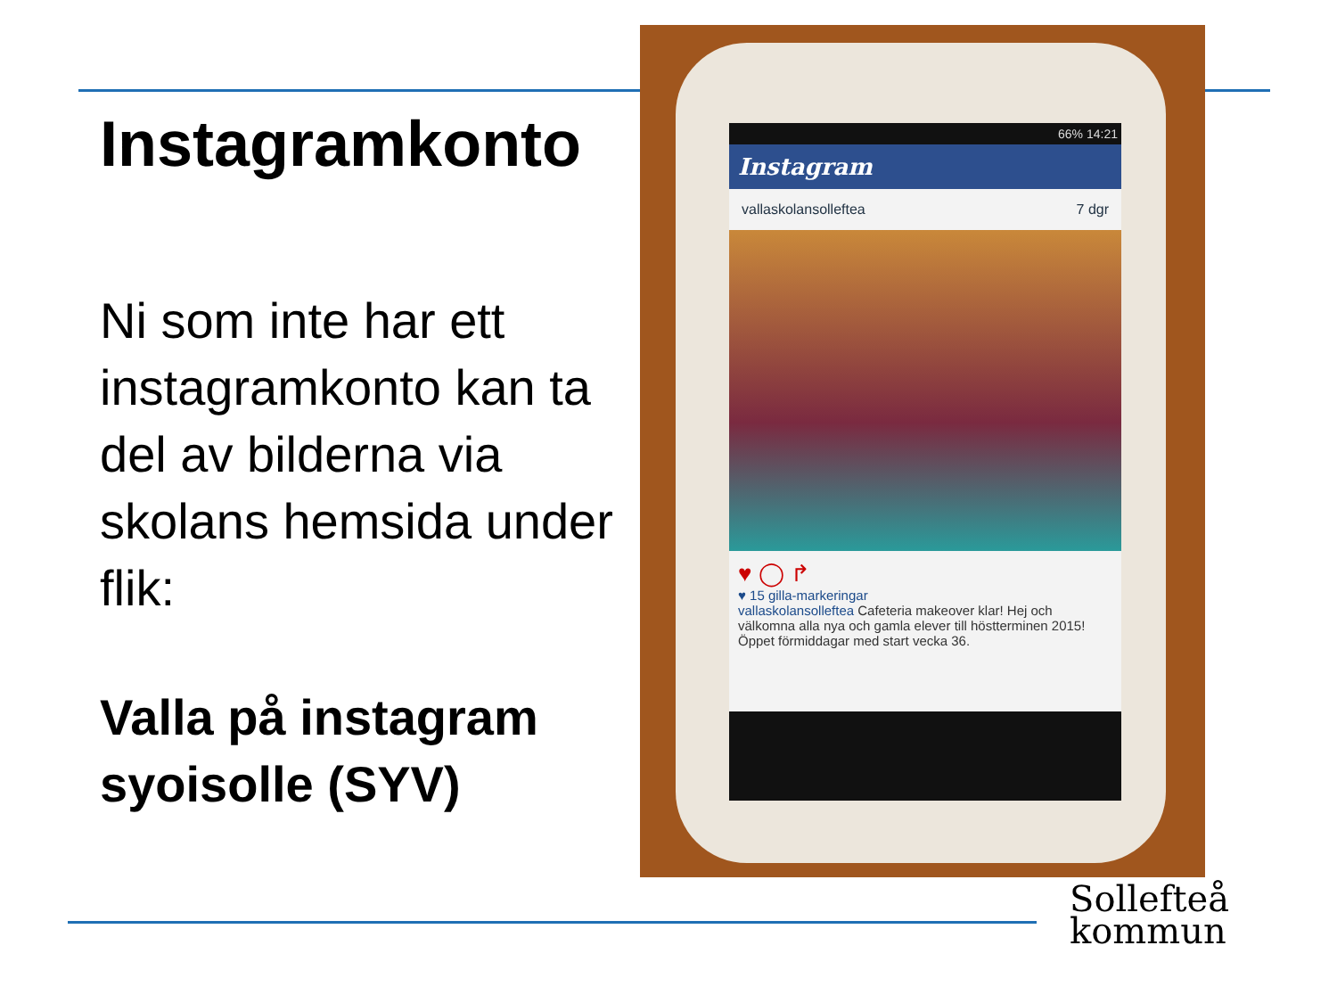Instagramkonto
Ni som inte har ett instagramkonto kan ta del av bilderna via skolans hemsida under flik:
Valla på instagram syoisolle (SYV)
66% 14:21
Instagram
vallaskolansolleftea 7 dgr
♥ ◯ ↱
♥ 15 gilla-markeringar
vallaskolansolleftea Cafeteria makeover klar! Hej och välkomna alla nya och gamla elever till höstterminen 2015! Öppet förmiddagar med start vecka 36.
Sollefteå
kommun